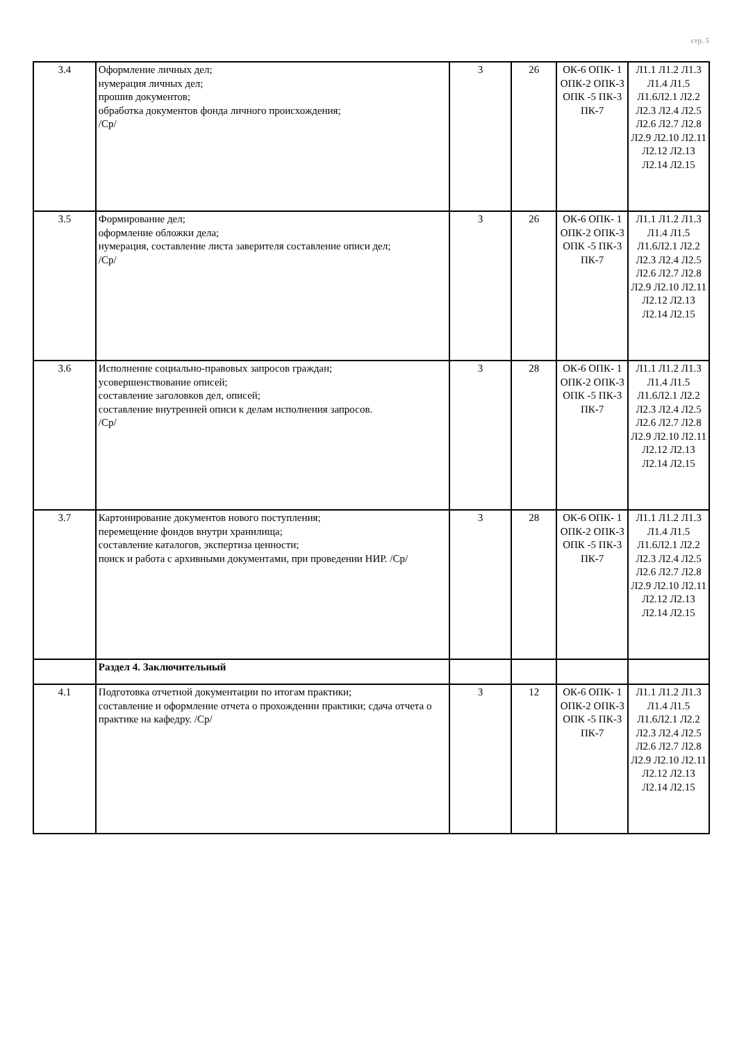стр. 5
| 3.4 | Оформление личных дел; нумерация личных дел; прошив документов; обработка документов фонда личного происхождения; /Ср/ | 3 | 26 | ОК-6 ОПК- 1 ОПК-2 ОПК-3 ОПК -5 ПК-3 ПК-7 | Л1.1 Л1.2 Л1.3 Л1.4 Л1.5 Л1.6Л2.1 Л2.2 Л2.3 Л2.4 Л2.5 Л2.6 Л2.7 Л2.8 Л2.9 Л2.10 Л2.11 Л2.12 Л2.13 Л2.14 Л2.15 |
| 3.5 | Формирование дел; оформление обложки дела; нумерация, составление листа заверителя составление описи дел; /Ср/ | 3 | 26 | ОК-6 ОПК- 1 ОПК-2 ОПК-3 ОПК -5 ПК-3 ПК-7 | Л1.1 Л1.2 Л1.3 Л1.4 Л1.5 Л1.6Л2.1 Л2.2 Л2.3 Л2.4 Л2.5 Л2.6 Л2.7 Л2.8 Л2.9 Л2.10 Л2.11 Л2.12 Л2.13 Л2.14 Л2.15 |
| 3.6 | Исполнение социально-правовых запросов граждан; усовершенствование описей; составление заголовков дел, описей; составление внутренней описи к делам исполнения запросов. /Ср/ | 3 | 28 | ОК-6 ОПК- 1 ОПК-2 ОПК-3 ОПК -5 ПК-3 ПК-7 | Л1.1 Л1.2 Л1.3 Л1.4 Л1.5 Л1.6Л2.1 Л2.2 Л2.3 Л2.4 Л2.5 Л2.6 Л2.7 Л2.8 Л2.9 Л2.10 Л2.11 Л2.12 Л2.13 Л2.14 Л2.15 |
| 3.7 | Картонирование документов нового поступления; перемещение фондов внутри хранилища; составление каталогов, экспертиза ценности; поиск и работа с архивными документами, при проведении НИР. /Ср/ | 3 | 28 | ОК-6 ОПК- 1 ОПК-2 ОПК-3 ОПК -5 ПК-3 ПК-7 | Л1.1 Л1.2 Л1.3 Л1.4 Л1.5 Л1.6Л2.1 Л2.2 Л2.3 Л2.4 Л2.5 Л2.6 Л2.7 Л2.8 Л2.9 Л2.10 Л2.11 Л2.12 Л2.13 Л2.14 Л2.15 |
| | Раздел 4. Заключительный | | | | |
| 4.1 | Подготовка отчетной документации по итогам практики; составление и оформление отчета о прохождении практики; сдача отчета о практике на кафедру. /Ср/ | 3 | 12 | ОК-6 ОПК- 1 ОПК-2 ОПК-3 ОПК -5 ПК-3 ПК-7 | Л1.1 Л1.2 Л1.3 Л1.4 Л1.5 Л1.6Л2.1 Л2.2 Л2.3 Л2.4 Л2.5 Л2.6 Л2.7 Л2.8 Л2.9 Л2.10 Л2.11 Л2.12 Л2.13 Л2.14 Л2.15 |